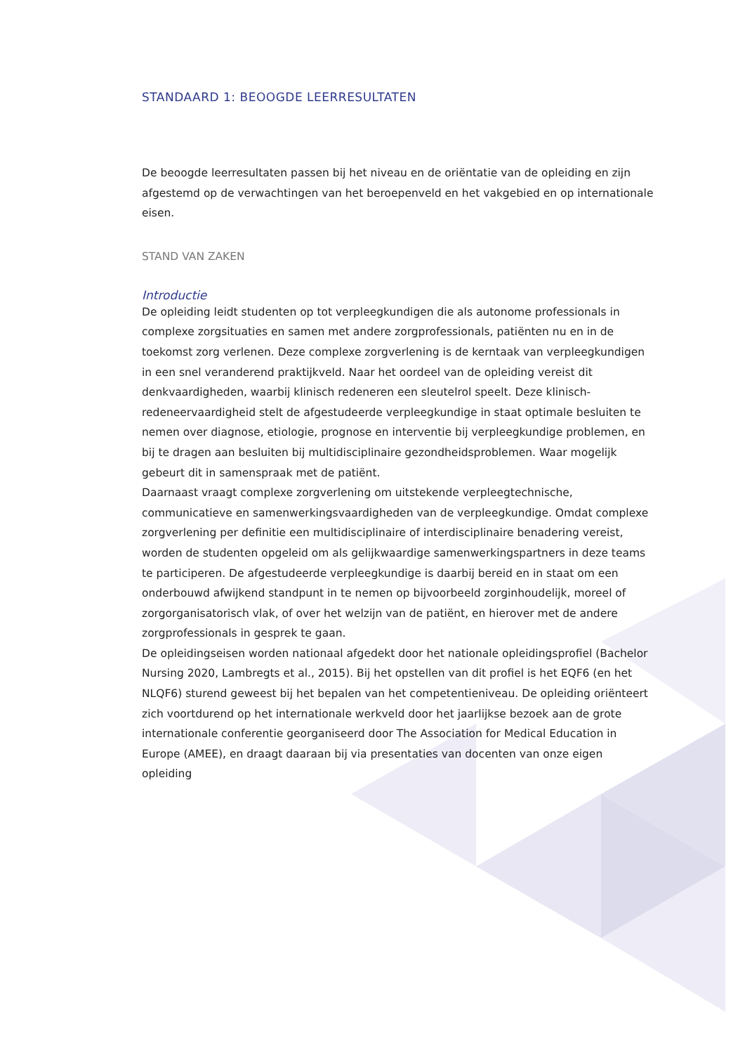STANDAARD 1: BEOOGDE LEERRESULTATEN
De beoogde leerresultaten passen bij het niveau en de oriëntatie van de opleiding en zijn afgestemd op de verwachtingen van het beroepenveld en het vakgebied en op internationale eisen.
STAND VAN ZAKEN
Introductie
De opleiding leidt studenten op tot verpleegkundigen die als autonome professionals in complexe zorgsituaties en samen met andere zorgprofessionals, patiënten nu en in de toekomst zorg verlenen. Deze complexe zorgverlening is de kerntaak van verpleegkundigen in een snel veranderend praktijkveld. Naar het oordeel van de opleiding vereist dit denkvaardigheden, waarbij klinisch redeneren een sleutelrol speelt. Deze klinisch-redeneervaardigheid stelt de afgestudeerde verpleegkundige in staat optimale besluiten te nemen over diagnose, etiologie, prognose en interventie bij verpleegkundige problemen, en bij te dragen aan besluiten bij multidisciplinaire gezondheidsproblemen. Waar mogelijk gebeurt dit in samenspraak met de patiënt.
Daarnaast vraagt complexe zorgverlening om uitstekende verpleegtechnische, communicatieve en samenwerkingsvaardigheden van de verpleegkundige. Omdat complexe zorgverlening per definitie een multidisciplinaire of interdisciplinaire benadering vereist, worden de studenten opgeleid om als gelijkwaardige samenwerkingspartners in deze teams te participeren. De afgestudeerde verpleegkundige is daarbij bereid en in staat om een onderbouwd afwijkend standpunt in te nemen op bijvoorbeeld zorginhoudelijk, moreel of zorgorganisatorisch vlak, of over het welzijn van de patiënt, en hierover met de andere zorgprofessionals in gesprek te gaan.
De opleidingseisen worden nationaal afgedekt door het nationale opleidingsprofiel (Bachelor Nursing 2020, Lambregts et al., 2015). Bij het opstellen van dit profiel is het EQF6 (en het NLQF6) sturend geweest bij het bepalen van het competentieniveau. De opleiding oriënteert zich voortdurend op het internationale werkveld door het jaarlijkse bezoek aan de grote internationale conferentie georganiseerd door The Association for Medical Education in Europe (AMEE), en draagt daaraan bij via presentaties van docenten van onze eigen opleiding